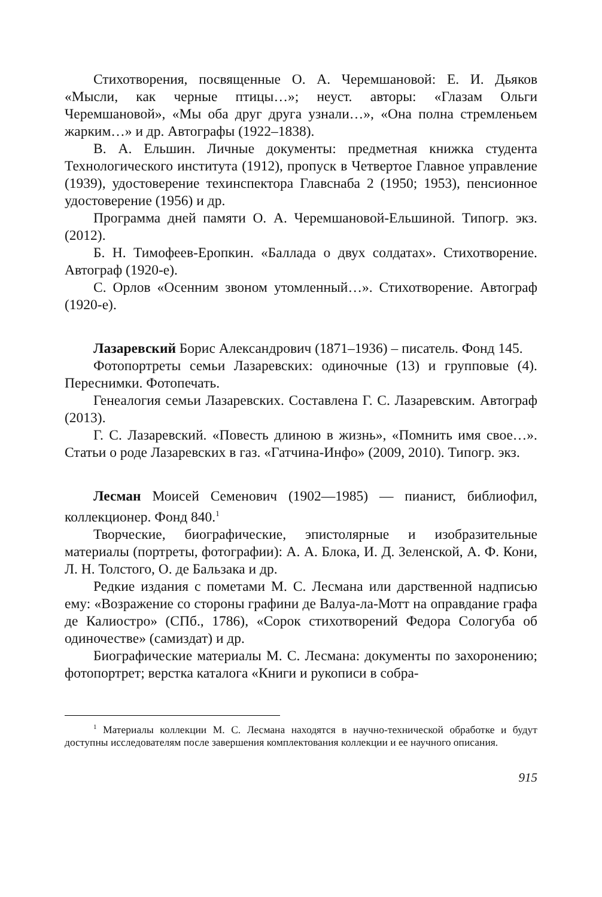Стихотворения, посвященные О. А. Черемшановой: Е. И. Дьяков «Мысли, как черные птицы…»; неуст. авторы: «Глазам Ольги Черемшановой», «Мы оба друг друга узнали…», «Она полна стремленьем жарким…» и др. Автографы (1922–1838).
В. А. Ельшин. Личные документы: предметная книжка студента Технологического института (1912), пропуск в Четвертое Главное управление (1939), удостоверение техинспектора Главснаба 2 (1950; 1953), пенсионное удостоверение (1956) и др.
Программа дней памяти О. А. Черемшановой-Ельшиной. Типогр. экз. (2012).
Б. Н. Тимофеев-Еропкин. «Баллада о двух солдатах». Стихотворение. Автограф (1920-е).
С. Орлов «Осенним звоном утомленный…». Стихотворение. Автограф (1920-е).
Лазаревский Борис Александрович (1871–1936) – писатель. Фонд 145.
Фотопортреты семьи Лазаревских: одиночные (13) и групповые (4). Переснимки. Фотопечать.
Генеалогия семьи Лазаревских. Составлена Г. С. Лазаревским. Автограф (2013).
Г. С. Лазаревский. «Повесть длиною в жизнь», «Помнить имя свое…». Статьи о роде Лазаревских в газ. «Гатчина-Инфо» (2009, 2010). Типогр. экз.
Лесман Моисей Семенович (1902—1985) — пианист, библиофил, коллекционер. Фонд 840.<sup>1</sup>
Творческие, биографические, эпистолярные и изобразительные материалы (портреты, фотографии): А. А. Блока, И. Д. Зеленской, А. Ф. Кони, Л. Н. Толстого, О. де Бальзака и др.
Редкие издания с пометами М. С. Лесмана или дарственной надписью ему: «Возражение со стороны графини де Валуа-ла-Мотт на оправдание графа де Калиостро» (СПб., 1786), «Сорок стихотворений Федора Сологуба об одиночестве» (самиздат) и др.
Биографические материалы М. С. Лесмана: документы по захоронению; фотопортрет; верстка каталога «Книги и рукописи в собра-
<sup>1</sup> Материалы коллекции М. С. Лесмана находятся в научно-технической обработке и будут доступны исследователям после завершения комплектования коллекции и ее научного описания.
915